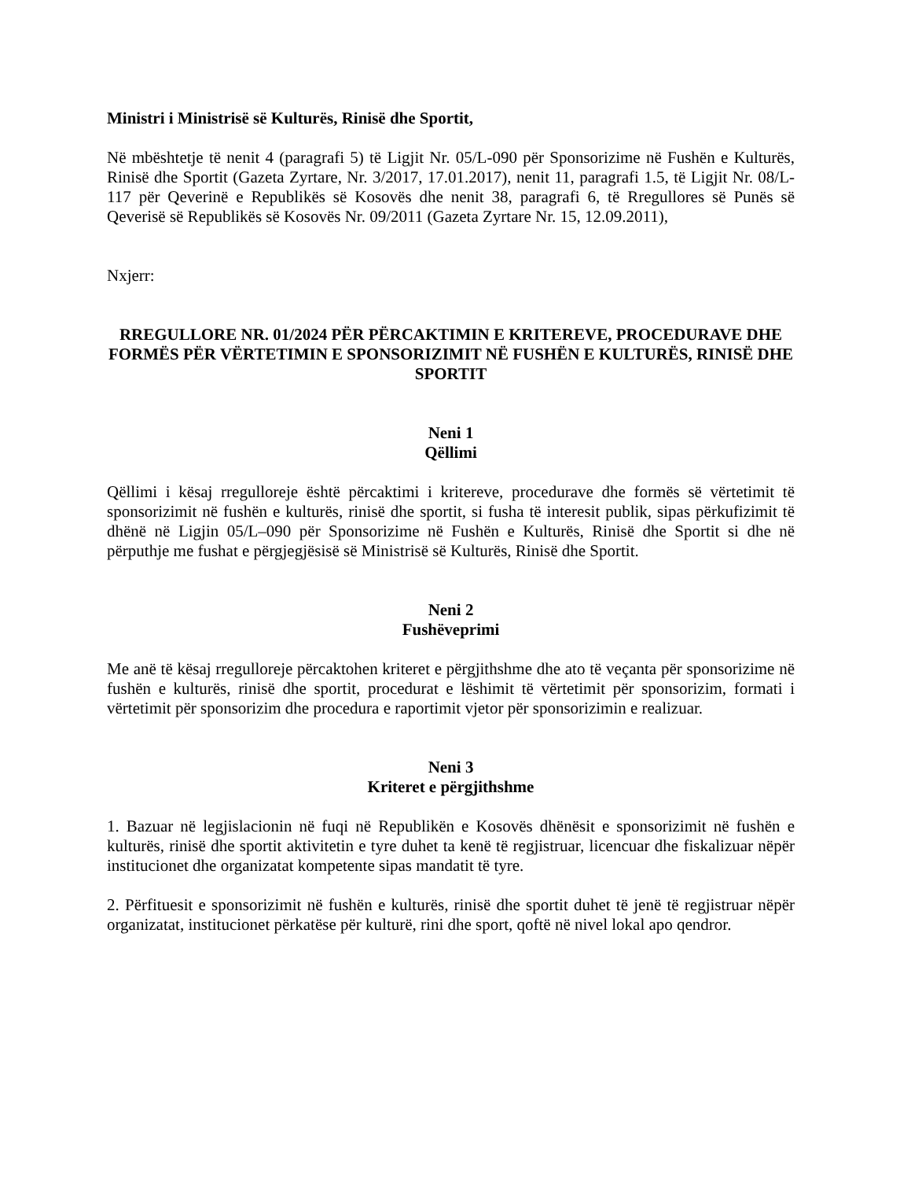Ministri i Ministrisë së Kulturës, Rinisë dhe Sportit,
Në mbështetje të nenit 4 (paragrafi 5) të Ligjit Nr. 05/L-090 për Sponsorizime në Fushën e Kulturës, Rinisë dhe Sportit (Gazeta Zyrtare, Nr. 3/2017, 17.01.2017), nenit 11, paragrafi 1.5, të Ligjit Nr. 08/L-117 për Qeverinë e Republikës së Kosovës dhe nenit 38, paragrafi 6, të Rregullores së Punës së Qeverisë së Republikës së Kosovës Nr. 09/2011 (Gazeta Zyrtare Nr. 15, 12.09.2011),
Nxjerr:
RREGULLORE NR. 01/2024 PËR PËRCAKTIMIN E KRITEREVE, PROCEDURAVE DHE FORMËS PËR VËRTETIMIN E SPONSORIZIMIT NË FUSHËN E KULTURËS, RINISË DHE SPORTIT
Neni 1
Qëllimi
Qëllimi i kësaj rregulloreje është përcaktimi i kritereve, procedurave dhe formës së vërtetimit të sponsorizimit në fushën e kulturës, rinisë dhe sportit, si fusha të interesit publik, sipas përkufizimit të dhënë në Ligjin 05/L–090 për Sponsorizime në Fushën e Kulturës, Rinisë dhe Sportit si dhe në përputhje me fushat e përgjegjësisë së Ministrisë së Kulturës, Rinisë dhe Sportit.
Neni 2
Fushëveprimi
Me anë të kësaj rregulloreje përcaktohen kriteret e përgjithshme dhe ato të veçanta për sponsorizime në fushën e kulturës, rinisë dhe sportit, procedurat e lëshimit të vërtetimit për sponsorizim, formati i vërtetimit për sponsorizim dhe procedura e raportimit vjetor për sponsorizimin e realizuar.
Neni 3
Kriteret e përgjithshme
1. Bazuar në legjislacionin në fuqi në Republikën e Kosovës dhënësit e sponsorizimit në fushën e kulturës, rinisë dhe sportit aktivitetin e tyre duhet ta kenë të regjistruar, licencuar dhe fiskalizuar nëpër institucionet dhe organizatat kompetente sipas mandatit të tyre.
2. Përfituesit e sponsorizimit në fushën e kulturës, rinisë dhe sportit duhet të jenë të regjistruar nëpër organizatat, institucionet përkatëse për kulturë, rini dhe sport, qoftë në nivel lokal apo qendror.